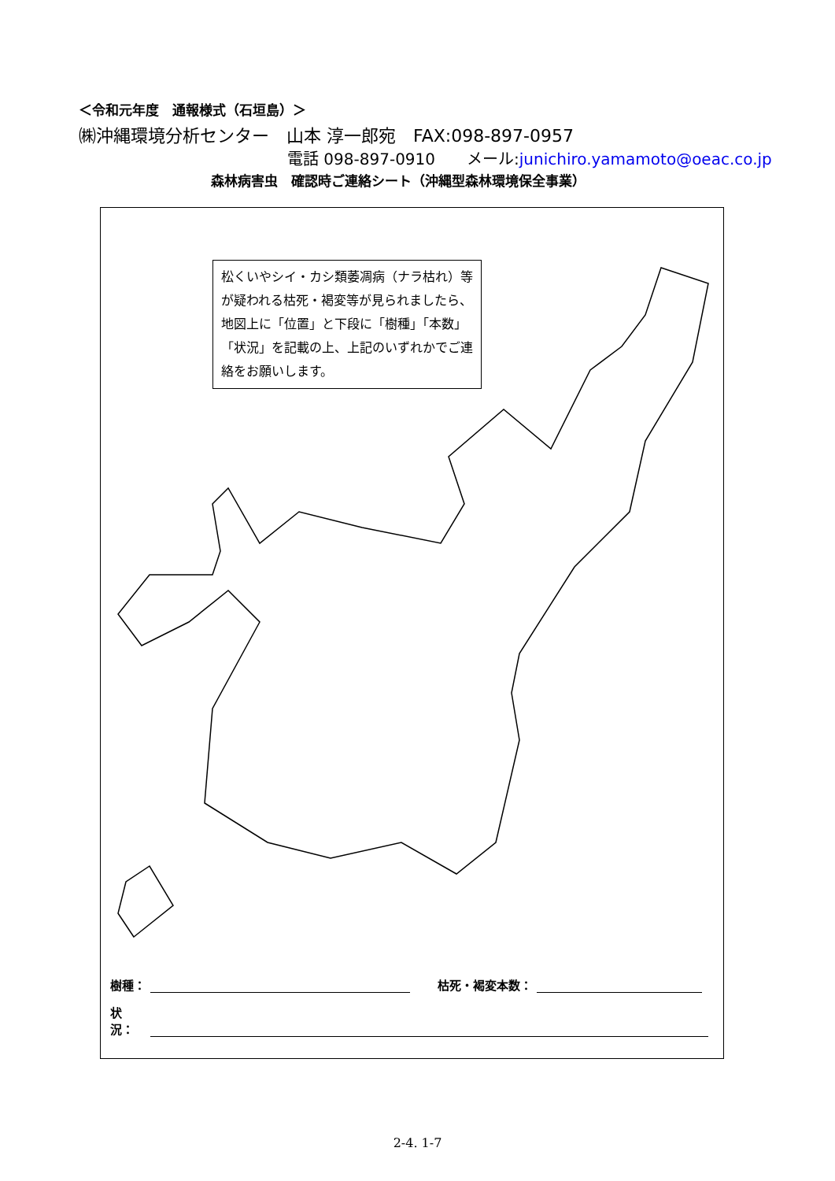＜令和元年度　通報様式（石垣島）＞
㈱沖縄環境分析センター　山本 淳一郎宛　FAX:098-897-0957
電話 098-897-0910　　メール:junichiro.yamamoto@oeac.co.jp
森林病害虫　確認時ご連絡シート（沖縄型森林環境保全事業）
松くいやシイ・カシ類萎凋病（ナラ枯れ）等が疑われる枯死・褐変等が見られましたら、地図上に「位置」と下段に「樹種」「本数」「状況」を記載の上、上記のいずれかでご連絡をお願いします。
樹種： 枯死・褐変本数：
状況：
2-4. 1-7